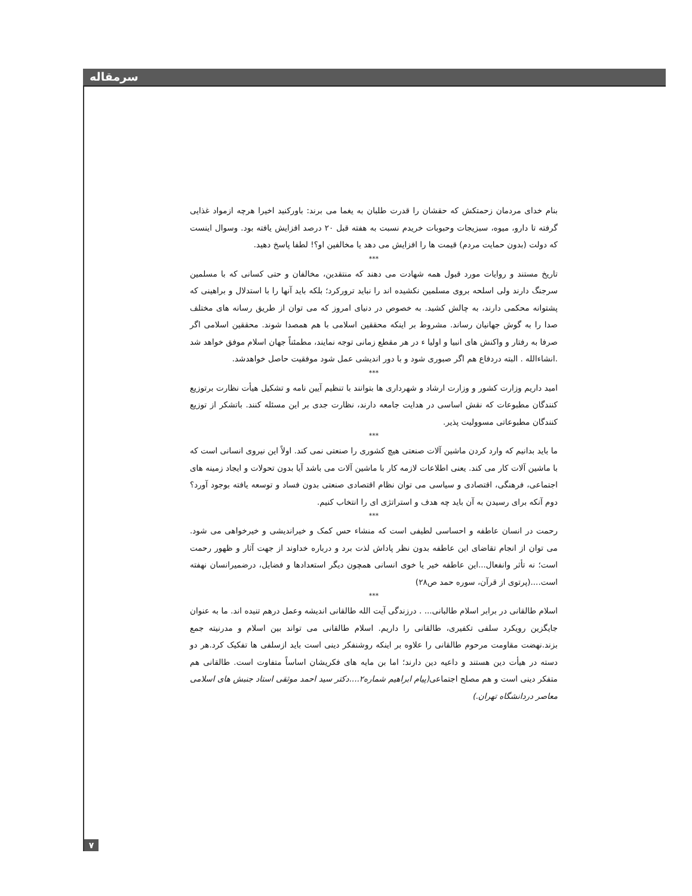سرمقاله
بنام خدای مردمان زحمتکش که حقشان را قدرت طلبان به یغما می برند: باورکنید اخیرا هرچه ازمواد غذایی گرفته تا دارو، میوه، سبزیجات وحبوبات خریدم نسبت به هفته قبل ۲۰ درصد افزایش یافته بود. وسوال اینست که دولت (بدون حمایت مردم) قیمت ها را افزایش می دهد یا مخالفین او؟! لطفا پاسخ دهید.
***
تاریخ مستند و روایات مورد قبول همه شهادت می دهند که منتقدین، مخالفان و حتی کسانی که با مسلمین سرجنگ دارند ولی اسلحه بروی مسلمین نکشیده اند را نباید ترورکرد؛ بلکه باید آنها را با استدلال و براهینی که پشتوانه محکمی دارند، به چالش کشید. به خصوص در دنیای امروز که می توان از طریق رسانه های مختلف صدا را به گوش جهانیان رساند. مشروط بر اینکه محققین اسلامی با هم همصدا شوند. محققین اسلامی اگر صرفا به رفتار و واکنش های انبیا و اولیا ء در هر مقطع زمانی توجه نمایند، مطمئناً جهان اسلام موفق خواهد شد .انشاءالله . البته دردفاع هم اگر صبوری شود و با دور اندیشی عمل شود موفقیت حاصل خواهدشد.
***
امید داریم وزارت کشور و وزارت ارشاد و شهرداری ها بتوانند با تنظیم آیین نامه و تشکیل هیأت نظارت برتوزیع کنندگان مطبوعات که نقش اساسی در هدایت جامعه دارند، نظارت جدی بر این مسئله کنند. باتشکر از توزیع کنندگان مطبوعاتی مسوولیت پذیر.
***
ما باید بدانیم که وارد کردن ماشین آلات صنعتی هیچ کشوری را صنعتی نمی کند. اولاً این نیروی انسانی است که با ماشین آلات کار می کند. یعنی اطلاعات لازمه کار با ماشین آلات می باشد آیا بدون تحولات و ایجاد زمینه های اجتماعی، فرهنگی، اقتصادی و سیاسی می توان نظام اقتصادی صنعتی بدون فساد و توسعه یافته بوجود آورد؟ دوم آنکه برای رسیدن به آن باید چه هدف و استراتژی ای را انتخاب کنیم.
***
رحمت در انسان عاطفه و احساسی لطیفی است که منشاء حس کمک و خیراندیشی و خیرخواهی می شود. می توان از انجام تقاضای این عاطفه بدون نظر پاداش لذت برد و درباره خداوند از جهت آثار و ظهور رحمت است؛ نه تأثر وانفعال...این عاطفه خیر یا خوی انسانی همچون دیگر استعدادها و فضایل، درضمیرانسان نهفته است....(پرتوی از قرآن، سوره حمد ص۲۸)
***
اسلام طالقانی در برابر اسلام طالبانی... . درزندگی آیت الله طالقانی اندیشه وعمل درهم تنیده اند. ما به عنوان جایگزین رویکرد سلفی تکفیری، طالقانی را داریم. اسلام طالقانی می تواند بین اسلام و مدرنیته جمع بزند.نهضت مقاومت مرحوم طالقانی را علاوه بر اینکه روشنفکر دینی است باید ازسلفی ها تفکیک کرد.هر دو دسته در هیأت دین هستند و داعیه دین دارند؛ اما بن مایه های فکریشان اساساً متفاوت است. طالقانی هم متفکر دینی است و هم مصلح اجتماعی(پیام ابراهیم شماره۲....دکتر سید احمد موثقی استاد جنبش های اسلامی معاصر دردانشگاه تهران.)
۷